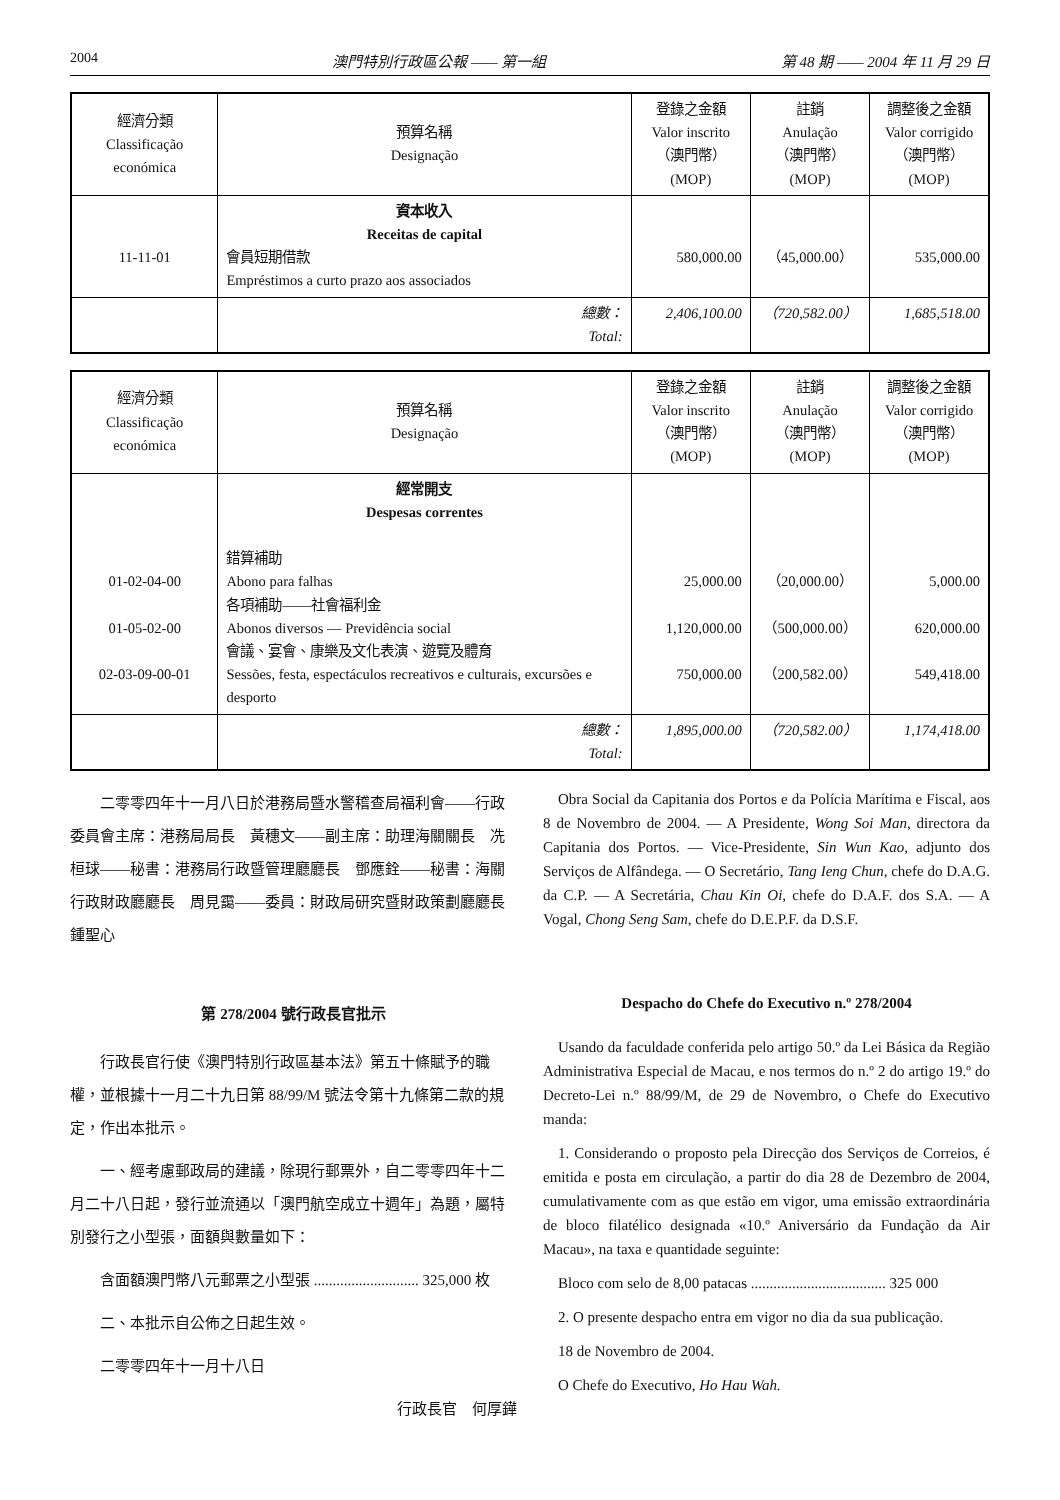2004 澳門特別行政區公報 —— 第一組 第 48 期 —— 2004 年 11 月 29 日
| 經濟分類 Classificação económica | 預算名稱 Designação | 登錄之金額 Valor inscrito （澳門幣）(MOP) | 註銷 Anulação （澳門幣）(MOP) | 調整後之金額 Valor corrigido （澳門幣）(MOP) |
| --- | --- | --- | --- | --- |
| 11-11-01 | 資本收入 Receitas de capital 會員短期借款 Empréstimos a curto prazo aos associados | 580,000.00 | （45,000.00） | 535,000.00 |
| | 總數： Total: | 2,406,100.00 | （720,582.00） | 1,685,518.00 |
| 經濟分類 Classificação económica | 預算名稱 Designação | 登錄之金額 Valor inscrito （澳門幣）(MOP) | 註銷 Anulação （澳門幣）(MOP) | 調整後之金額 Valor corrigido （澳門幣）(MOP) |
| --- | --- | --- | --- | --- |
| 01-02-04-00 01-05-02-00 02-03-09-00-01 | 經常開支 Despesas correntes 錯算補助 Abono para falhas 各項補助——社會福利金 Abonos diversos — Previdência social 會議、宴會、康樂及文化表演、遊覽及體育 Sessões, festa, espectáculos recreativos e culturais, excursões e desporto | 25,000.00 1,120,000.00 750,000.00 | （20,000.00） （500,000.00） （200,582.00） | 5,000.00 620,000.00 549,418.00 |
| | 總數： Total: | 1,895,000.00 | （720,582.00） | 1,174,418.00 |
二零零四年十一月八日於港務局暨水警稽查局福利會——行政委員會主席：港務局局長　黃穗文——副主席：助理海關關長　冼桓球——秘書：港務局行政暨管理廳廳長　鄧應銓——秘書：海關行政財政廳廳長　周見靄——委員：財政局研究暨財政策劃廳廳長　鍾聖心
第 278/2004 號行政長官批示
行政長官行使《澳門特別行政區基本法》第五十條賦予的職權，並根據十一月二十九日第 88/99/M 號法令第十九條第二款的規定，作出本批示。
一、經考慮郵政局的建議，除現行郵票外，自二零零四年十二月二十八日起，發行並流通以「澳門航空成立十週年」為題，屬特別發行之小型張，面額與數量如下：
含面額澳門幣八元郵票之小型張 ............................ 325,000 枚
二、本批示自公佈之日起生效。
二零零四年十一月十八日
行政長官　何厚鏵
Obra Social da Capitania dos Portos e da Polícia Marítima e Fiscal, aos 8 de Novembro de 2004. — A Presidente, Wong Soi Man, directora da Capitania dos Portos. — Vice-Presidente, Sin Wun Kao, adjunto dos Serviços de Alfândega. — O Secretário, Tang Ieng Chun, chefe do D.A.G. da C.P. — A Secretária, Chau Kin Oi, chefe do D.A.F. dos S.A. — A Vogal, Chong Seng Sam, chefe do D.E.P.F. da D.S.F.
Despacho do Chefe do Executivo n.º 278/2004
Usando da faculdade conferida pelo artigo 50.º da Lei Básica da Região Administrativa Especial de Macau, e nos termos do n.º 2 do artigo 19.º do Decreto-Lei n.º 88/99/M, de 29 de Novembro, o Chefe do Executivo manda:
1. Considerando o proposto pela Direcção dos Serviços de Correios, é emitida e posta em circulação, a partir do dia 28 de Dezembro de 2004, cumulativamente com as que estão em vigor, uma emissão extraordinária de bloco filatélico designada «10.º Aniversário da Fundação da Air Macau», na taxa e quantidade seguinte:
Bloco com selo de 8,00 patacas .................................... 325 000
2. O presente despacho entra em vigor no dia da sua publicação.
18 de Novembro de 2004.
O Chefe do Executivo, Ho Hau Wah.